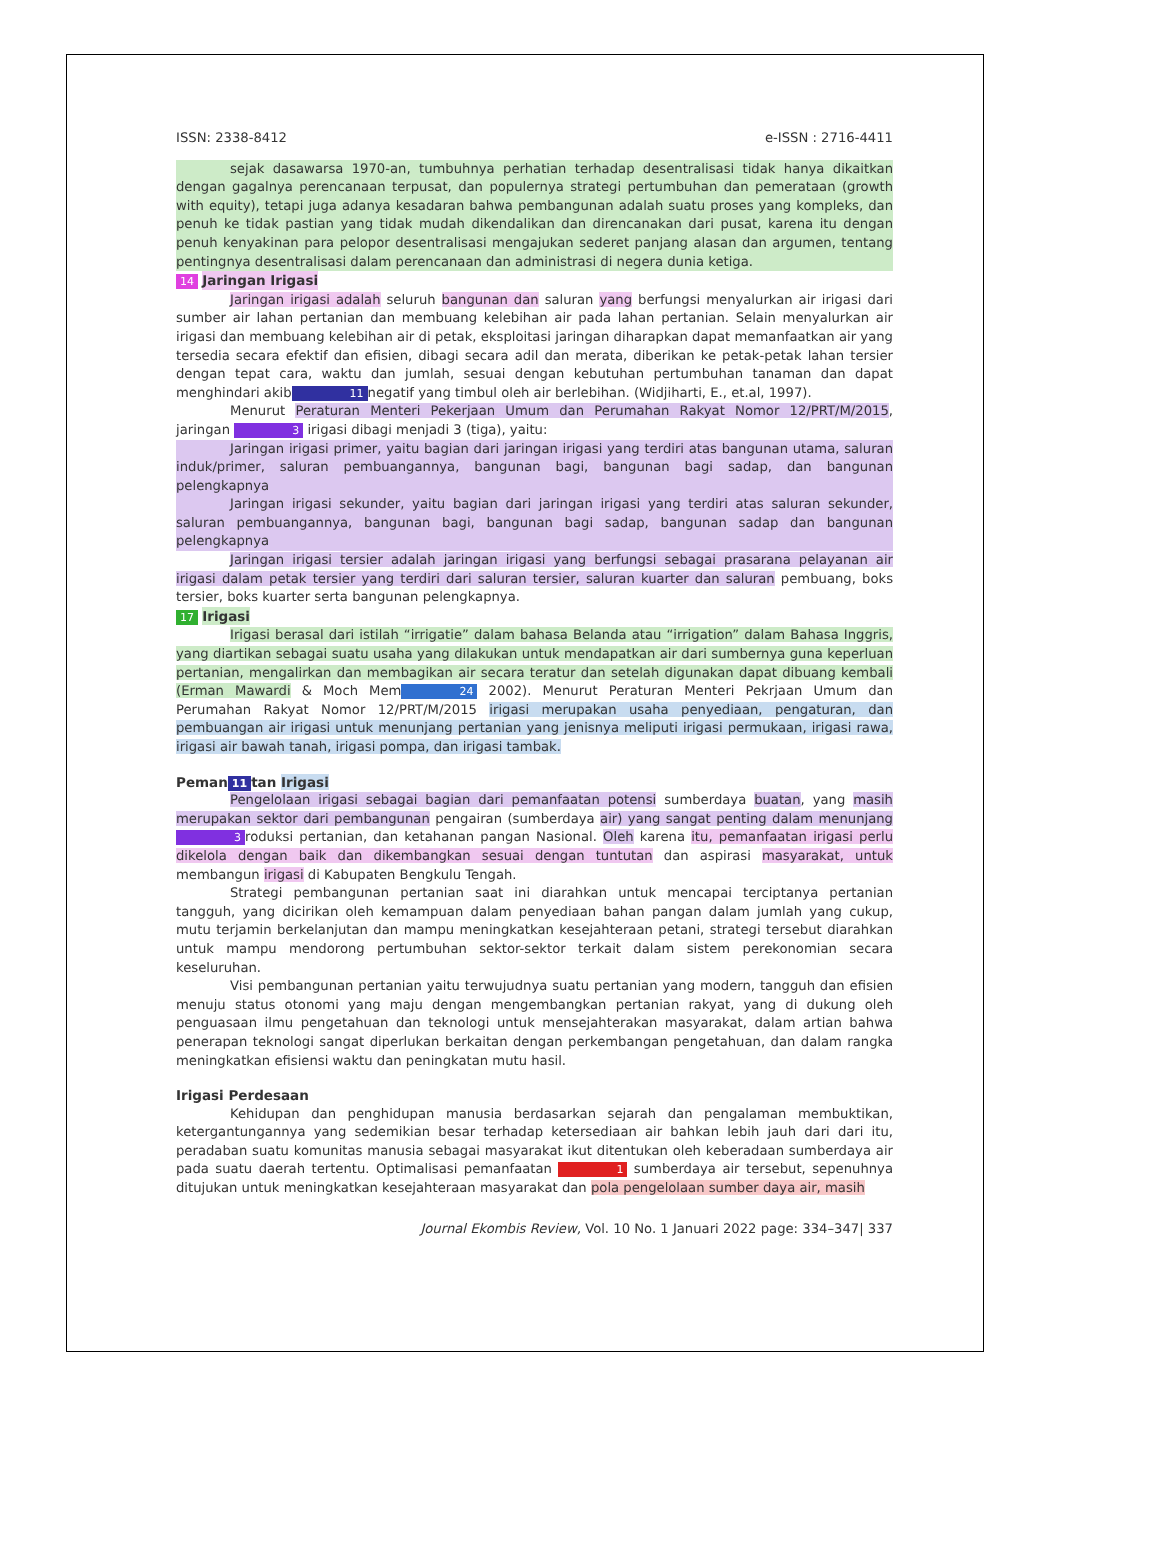ISSN: 2338-8412 e-ISSN : 2716-4411
sejak dasawarsa 1970-an, tumbuhnya perhatian terhadap desentralisasi tidak hanya dikaitkan dengan gagalnya perencanaan terpusat, dan populernya strategi pertumbuhan dan pemerataan (growth with equity), tetapi juga adanya kesadaran bahwa pembangunan adalah suatu proses yang kompleks, dan penuh ke tidak pastian yang tidak mudah dikendalikan dan direncanakan dari pusat, karena itu dengan penuh kenyakinan para pelopor desentralisasi mengajukan sederet panjang alasan dan argumen, tentang pentingnya desentralisasi dalam perencanaan dan administrasi di negera dunia ketiga.
14
Jaringan Irigasi
Jaringan irigasi adalah seluruh bangunan dan saluran yang berfungsi menyalurkan air irigasi dari sumber air lahan pertanian dan membuang kelebihan air pada lahan pertanian. Selain menyalurkan air irigasi dan membuang kelebihan air di petak, eksploitasi jaringan diharapkan dapat memanfaatkan air yang tersedia secara efektif dan efisien, dibagi secara adil dan merata, diberikan ke petak-petak lahan tersier dengan tepat cara, waktu dan jumlah, sesuai dengan kebutuhan pertumbuhan tanaman dan dapat menghindari akib 11 negatif yang timbul oleh air berlebihan. (Widjiharti, E., et.al, 1997).
Menurut Peraturan Menteri Pekerjaan Umum dan Perumahan Rakyat Nomor 12/PRT/M/2015, jaringan 3 irigasi dibagi menjadi 3 (tiga), yaitu:
Jaringan irigasi primer, yaitu bagian dari jaringan irigasi yang terdiri atas bangunan utama, saluran induk/primer, saluran pembuangannya, bangunan bagi, bangunan bagi sadap, dan bangunan pelengkapnya
Jaringan irigasi sekunder, yaitu bagian dari jaringan irigasi yang terdiri atas saluran sekunder, saluran pembuangannya, bangunan bagi, bangunan bagi sadap, bangunan sadap dan bangunan pelengkapnya
Jaringan irigasi tersier adalah jaringan irigasi yang berfungsi sebagai prasarana pelayanan air irigasi dalam petak tersier yang terdiri dari saluran tersier, saluran kuarter dan saluran pembuang, boks tersier, boks kuarter serta bangunan pelengkapnya.
17
Irigasi
Irigasi berasal dari istilah “irrigatie” dalam bahasa Belanda atau “irrigation” dalam Bahasa Inggris, yang diartikan sebagai suatu usaha yang dilakukan untuk mendapatkan air dari sumbernya guna keperluan pertanian, mengalirkan dan membagikan air secara teratur dan setelah digunakan dapat dibuang kembali (Erman Mawardi & Moch Mem 24 2002). Menurut Peraturan Menteri Pekrjaan Umum dan Perumahan Rakyat Nomor 12/PRT/M/2015 irigasi merupakan usaha penyediaan, pengaturan, dan pembuangan air irigasi untuk menunjang pertanian yang jenisnya meliputi irigasi permukaan, irigasi rawa, irigasi air bawah tanah, irigasi pompa, dan irigasi tambak.
Peman 11 tan Irigasi
Pengelolaan irigasi sebagai bagian dari pemanfaatan potensi sumberdaya buatan, yang masih merupakan sektor dari pembangunan pengairan (sumberdaya air) yang sangat penting dalam menunjang 3 roduksi pertanian, dan ketahanan pangan Nasional. Oleh karena itu, pemanfaatan irigasi perlu dikelola dengan baik dan dikembangkan sesuai dengan tuntutan dan aspirasi masyarakat, untuk membangun irigasi di Kabupaten Bengkulu Tengah.
Strategi pembangunan pertanian saat ini diarahkan untuk mencapai terciptanya pertanian tangguh, yang dicirikan oleh kemampuan dalam penyediaan bahan pangan dalam jumlah yang cukup, mutu terjamin berkelanjutan dan mampu meningkatkan kesejahteraan petani, strategi tersebut diarahkan untuk mampu mendorong pertumbuhan sektor-sektor terkait dalam sistem perekonomian secara keseluruhan.
Visi pembangunan pertanian yaitu terwujudnya suatu pertanian yang modern, tangguh dan efisien menuju status otonomi yang maju dengan mengembangkan pertanian rakyat, yang di dukung oleh penguasaan ilmu pengetahuan dan teknologi untuk mensejahterakan masyarakat, dalam artian bahwa penerapan teknologi sangat diperlukan berkaitan dengan perkembangan pengetahuan, dan dalam rangka meningkatkan efisiensi waktu dan peningkatan mutu hasil.
Irigasi Perdesaan
Kehidupan dan penghidupan manusia berdasarkan sejarah dan pengalaman membuktikan, ketergantungannya yang sedemikian besar terhadap ketersediaan air bahkan lebih jauh dari dari itu, peradaban suatu komunitas manusia sebagai masyarakat ikut ditentukan oleh keberadaan sumberdaya air pada suatu daerah tertentu. Optimalisasi pemanfaatan 1 sumberdaya air tersebut, sepenuhnya ditujukan untuk meningkatkan kesejahteraan masyarakat dan pola pengelolaan sumber daya air, masih
Journal Ekombis Review, Vol. 10 No. 1 Januari 2022 page: 334–347| 337